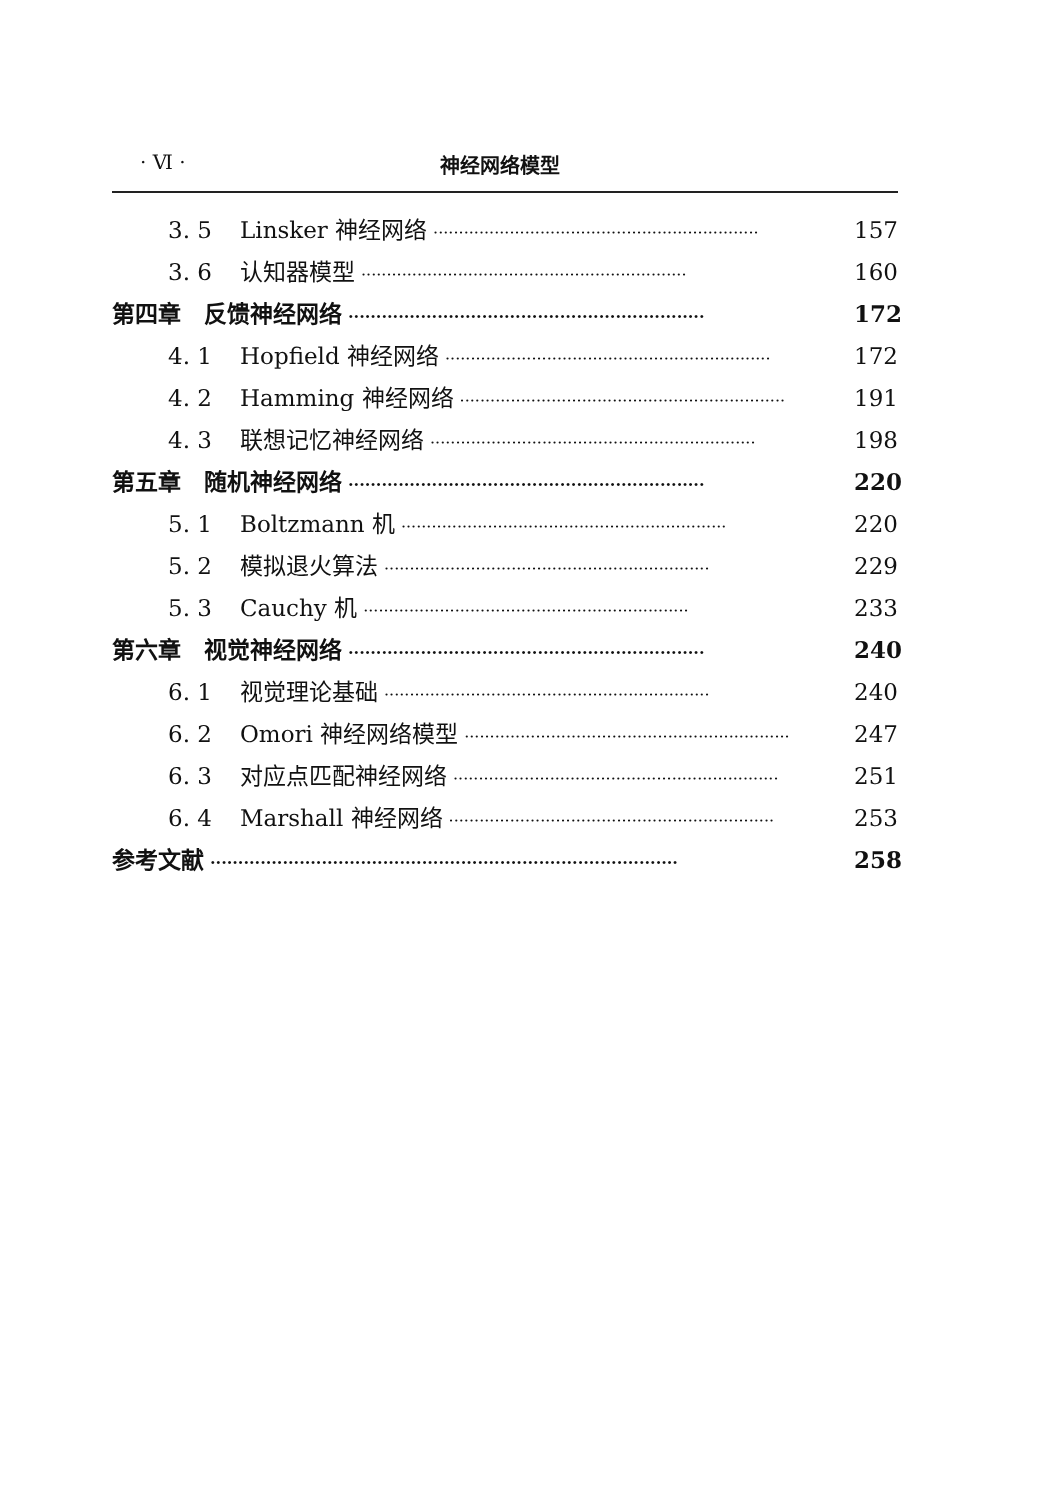· Ⅵ · 神经网络模型
3. 5 Linsker 神经网络 ································································ 157
3. 6 认知器模型 ································································ 160
第四章　反馈神经网络 ································································ 172
4. 1 Hopfield 神经网络 ································································ 172
4. 2 Hamming 神经网络 ································································ 191
4. 3 联想记忆神经网络 ································································ 198
第五章　随机神经网络 ································································ 220
5. 1 Boltzmann 机 ································································ 220
5. 2 模拟退火算法 ································································ 229
5. 3 Cauchy 机 ································································ 233
第六章　视觉神经网络 ································································ 240
6. 1 视觉理论基础 ································································ 240
6. 2 Omori 神经网络模型 ································································ 247
6. 3 对应点匹配神经网络 ································································ 251
6. 4 Marshall 神经网络 ································································ 253
参考文献 ···················································································· 258